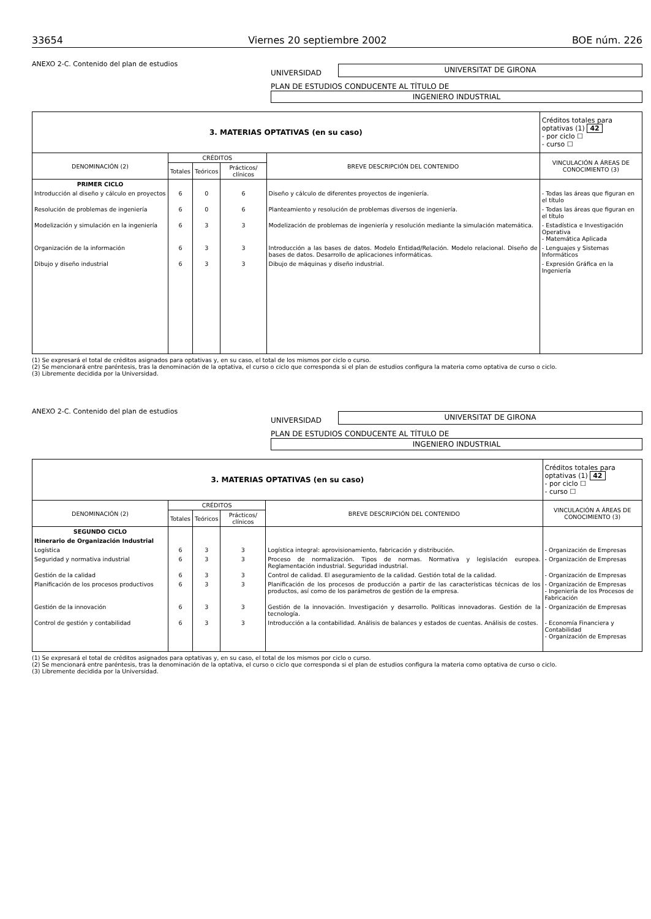33654 Viernes 20 septiembre 2002 BOE núm. 226
ANEXO 2-C. Contenido del plan de estudios
UNIVERSIDAD
UNIVERSITAT DE GIRONA
PLAN DE ESTUDIOS CONDUCENTE AL TÍTULO DE
INGENIERO INDUSTRIAL
| 3. MATERIAS OPTATIVAS (en su caso) | | | | | Créditos totales para optativas (1) 42 - por ciclo ☐ - curso ☐ |
| --- | --- | --- | --- | --- | --- |
| DENOMINACIÓN (2) | CRÉDITOS | | | BREVE DESCRIPCIÓN DEL CONTENIDO | VINCULACIÓN A ÁREAS DE CONOCIMIENTO (3) |
| | Totales | Teóricos | Prácticos/ clínicos | | |
| PRIMER CICLO | | | | | |
| Introducción al diseño y cálculo en proyectos | 6 | 0 | 6 | Diseño y cálculo de diferentes proyectos de ingeniería. | - Todas las áreas que figuran en el título |
| Resolución de problemas de ingeniería | 6 | 0 | 6 | Planteamiento y resolución de problemas diversos de ingeniería. | - Todas las áreas que figuran en el título |
| Modelización y simulación en la ingeniería | 6 | 3 | 3 | Modelización de problemas de ingeniería y resolución mediante la simulación matemática. | - Estadística e Investigación Operativa - Matemática Aplicada |
| Organización de la información | 6 | 3 | 3 | Introducción a las bases de datos. Modelo Entidad/Relación. Modelo relacional. Diseño de bases de datos. Desarrollo de aplicaciones informáticas. | - Lenguajes y Sistemas Informáticos |
| Dibujo y diseño industrial | 6 | 3 | 3 | Dibujo de máquinas y diseño industrial. | - Expresión Gráfica en la Ingeniería |
(1) Se expresará el total de créditos asignados para optativas y, en su caso, el total de los mismos por ciclo o curso.
(2) Se mencionará entre paréntesis, tras la denominación de la optativa, el curso o ciclo que corresponda si el plan de estudios configura la materia como optativa de curso o ciclo.
(3) Libremente decidida por la Universidad.
ANEXO 2-C. Contenido del plan de estudios
UNIVERSIDAD
UNIVERSITAT DE GIRONA
PLAN DE ESTUDIOS CONDUCENTE AL TÍTULO DE
INGENIERO INDUSTRIAL
| 3. MATERIAS OPTATIVAS (en su caso) | | | | | Créditos totales para optativas (1) 42 - por ciclo ☐ - curso ☐ |
| --- | --- | --- | --- | --- | --- |
| DENOMINACIÓN (2) | CRÉDITOS | | | BREVE DESCRIPCIÓN DEL CONTENIDO | VINCULACIÓN A ÁREAS DE CONOCIMIENTO (3) |
| | Totales | Teóricos | Prácticos/ clínicos | | |
| SEGUNDO CICLO | | | | | |
| Itinerario de Organización Industrial | | | | | |
| Logística | 6 | 3 | 3 | Logística integral: aprovisionamiento, fabricación y distribución. | - Organización de Empresas |
| Seguridad y normativa industrial | 6 | 3 | 3 | Proceso de normalización. Tipos de normas. Normativa y legislación europea. Reglamentación industrial. Seguridad industrial. | - Organización de Empresas |
| Gestión de la calidad | 6 | 3 | 3 | Control de calidad. El aseguramiento de la calidad. Gestión total de la calidad. | - Organización de Empresas |
| Planificación de los procesos productivos | 6 | 3 | 3 | Planificación de los procesos de producción a partir de las características técnicas de los productos, así como de los parámetros de gestión de la empresa. | - Organización de Empresas - Ingeniería de los Procesos de Fabricación |
| Gestión de la innovación | 6 | 3 | 3 | Gestión de la innovación. Investigación y desarrollo. Políticas innovadoras. Gestión de la tecnología. | - Organización de Empresas |
| Control de gestión y contabilidad | 6 | 3 | 3 | Introducción a la contabilidad. Análisis de balances y estados de cuentas. Análisis de costes. | - Economía Financiera y Contabilidad - Organización de Empresas |
(1) Se expresará el total de créditos asignados para optativas y, en su caso, el total de los mismos por ciclo o curso.
(2) Se mencionará entre paréntesis, tras la denominación de la optativa, el curso o ciclo que corresponda si el plan de estudios configura la materia como optativa de curso o ciclo.
(3) Libremente decidida por la Universidad.